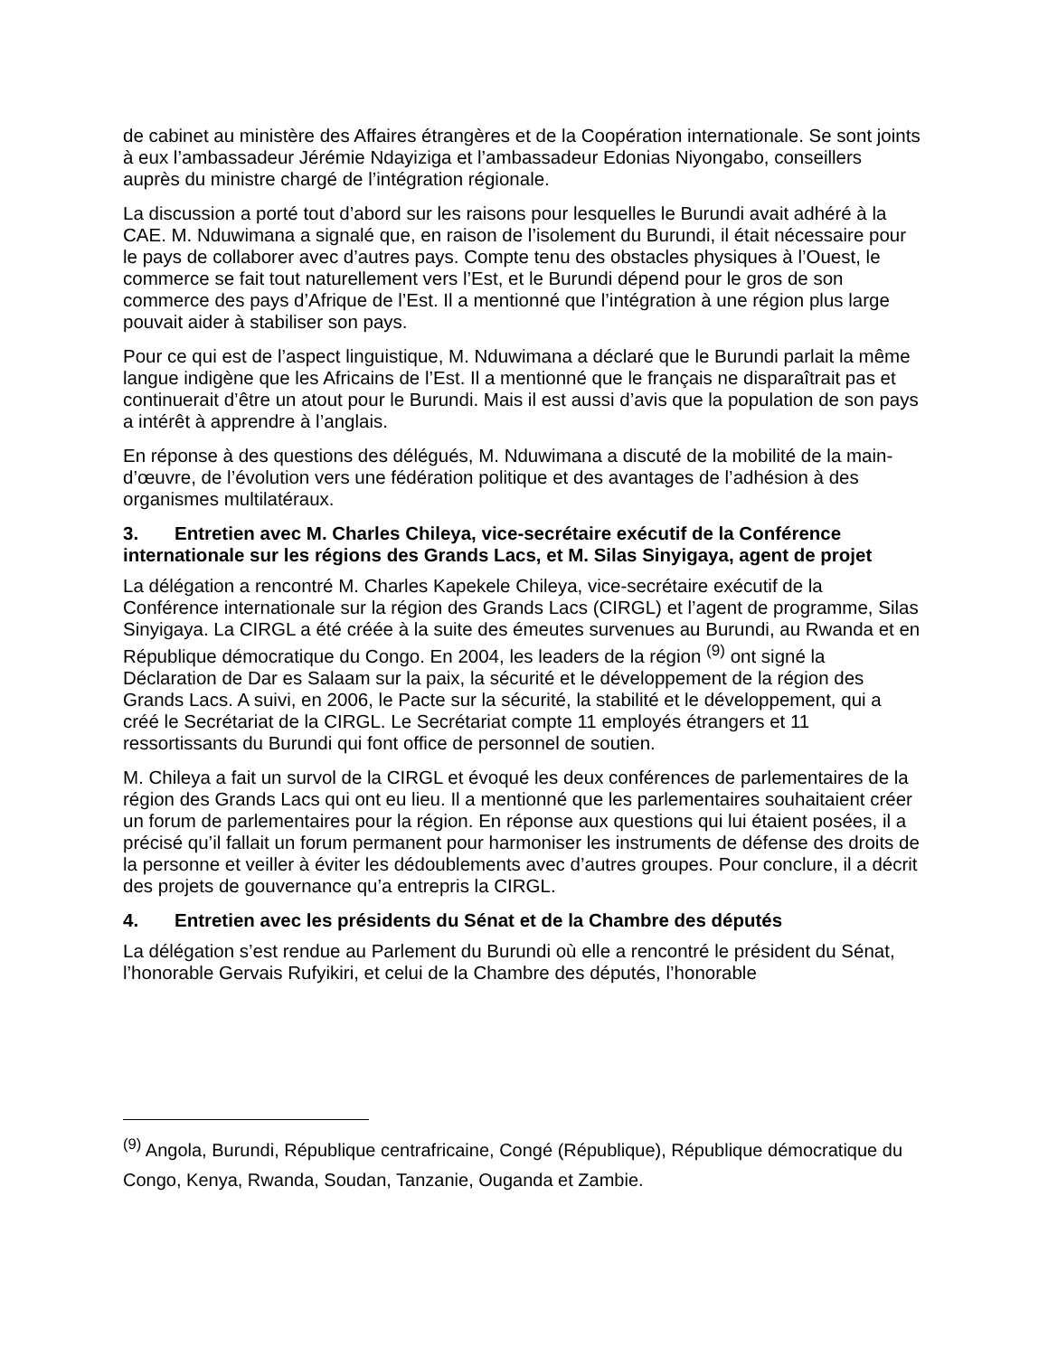de cabinet au ministère des Affaires étrangères et de la Coopération internationale. Se sont joints à eux l’ambassadeur Jérémie Ndayiziga et l’ambassadeur Edonias Niyongabo, conseillers auprès du ministre chargé de l’intégration régionale.
La discussion a porté tout d’abord sur les raisons pour lesquelles le Burundi avait adhéré à la CAE. M. Nduwimana a signalé que, en raison de l’isolement du Burundi, il était nécessaire pour le pays de collaborer avec d’autres pays. Compte tenu des obstacles physiques à l’Ouest, le commerce se fait tout naturellement vers l’Est, et le Burundi dépend pour le gros de son commerce des pays d’Afrique de l’Est. Il a mentionné que l’intégration à une région plus large pouvait aider à stabiliser son pays.
Pour ce qui est de l’aspect linguistique, M. Nduwimana a déclaré que le Burundi parlait la même langue indigène que les Africains de l’Est. Il a mentionné que le français ne disparaîtrait pas et continuerait d’être un atout pour le Burundi. Mais il est aussi d’avis que la population de son pays a intérêt à apprendre à l’anglais.
En réponse à des questions des délégués, M. Nduwimana a discuté de la mobilité de la main-d’œuvre, de l’évolution vers une fédération politique et des avantages de l’adhésion à des organismes multilatéraux.
3. Entretien avec M. Charles Chileya, vice-secrétaire exécutif de la Conférence internationale sur les régions des Grands Lacs, et M. Silas Sinyigaya, agent de projet
La délégation a rencontré M. Charles Kapekele Chileya, vice-secrétaire exécutif de la Conférence internationale sur la région des Grands Lacs (CIRGL) et l’agent de programme, Silas Sinyigaya. La CIRGL a été créée à la suite des émeutes survenues au Burundi, au Rwanda et en République démocratique du Congo. En 2004, les leaders de la région <sup>(9)</sup> ont signé la Déclaration de Dar es Salaam sur la paix, la sécurité et le développement de la région des Grands Lacs. A suivi, en 2006, le Pacte sur la sécurité, la stabilité et le développement, qui a créé le Secrétariat de la CIRGL. Le Secrétariat compte 11 employés étrangers et 11 ressortissants du Burundi qui font office de personnel de soutien.
M. Chileya a fait un survol de la CIRGL et évoqué les deux conférences de parlementaires de la région des Grands Lacs qui ont eu lieu. Il a mentionné que les parlementaires souhaitaient créer un forum de parlementaires pour la région. En réponse aux questions qui lui étaient posées, il a précisé qu’il fallait un forum permanent pour harmoniser les instruments de défense des droits de la personne et veiller à éviter les dédoublements avec d’autres groupes. Pour conclure, il a décrit des projets de gouvernance qu’a entrepris la CIRGL.
4. Entretien avec les présidents du Sénat et de la Chambre des députés
La délégation s’est rendue au Parlement du Burundi où elle a rencontré le président du Sénat, l’honorable Gervais Rufyikiri, et celui de la Chambre des députés, l’honorable
<sup>(9)</sup> Angola, Burundi, République centrafricaine, Congé (République), République démocratique du Congo, Kenya, Rwanda, Soudan, Tanzanie, Ouganda et Zambie.